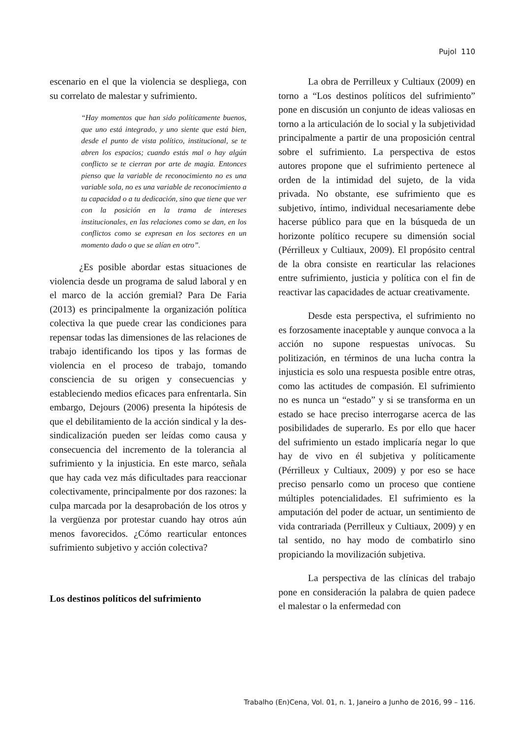Pujol 110
escenario en el que la violencia se despliega, con su correlato de malestar y sufrimiento.
“Hay momentos que han sido políticamente buenos, que uno está integrado, y uno siente que está bien, desde el punto de vista político, institucional, se te abren los espacios; cuando estás mal o hay algún conflicto se te cierran por arte de magia. Entonces pienso que la variable de reconocimiento no es una variable sola, no es una variable de reconocimiento a tu capacidad o a tu dedicación, sino que tiene que ver con la posición en la trama de intereses institucionales, en las relaciones como se dan, en los conflictos como se expresan en los sectores en un momento dado o que se alían en otro”.
¿Es posible abordar estas situaciones de violencia desde un programa de salud laboral y en el marco de la acción gremial? Para De Faria (2013) es principalmente la organización política colectiva la que puede crear las condiciones para repensar todas las dimensiones de las relaciones de trabajo identificando los tipos y las formas de violencia en el proceso de trabajo, tomando consciencia de su origen y consecuencias y estableciendo medios eficaces para enfrentarla. Sin embargo, Dejours (2006) presenta la hipótesis de que el debilitamiento de la acción sindical y la des-sindicalización pueden ser leídas como causa y consecuencia del incremento de la tolerancia al sufrimiento y la injusticia. En este marco, señala que hay cada vez más dificultades para reaccionar colectivamente, principalmente por dos razones: la culpa marcada por la desaprobación de los otros y la vergüenza por protestar cuando hay otros aún menos favorecidos. ¿Cómo rearticular entonces sufrimiento subjetivo y acción colectiva?
Los destinos políticos del sufrimiento
La obra de Perrilleux y Cultiaux (2009) en torno a “Los destinos políticos del sufrimiento” pone en discusión un conjunto de ideas valiosas en torno a la articulación de lo social y la subjetividad principalmente a partir de una proposición central sobre el sufrimiento. La perspectiva de estos autores propone que el sufrimiento pertenece al orden de la intimidad del sujeto, de la vida privada. No obstante, ese sufrimiento que es subjetivo, íntimo, individual necesariamente debe hacerse público para que en la búsqueda de un horizonte político recupere su dimensión social (Pérrilleux y Cultiaux, 2009). El propósito central de la obra consiste en rearticular las relaciones entre sufrimiento, justicia y política con el fin de reactivar las capacidades de actuar creativamente.
Desde esta perspectiva, el sufrimiento no es forzosamente inaceptable y aunque convoca a la acción no supone respuestas unívocas. Su politización, en términos de una lucha contra la injusticia es solo una respuesta posible entre otras, como las actitudes de compasión. El sufrimiento no es nunca un “estado” y si se transforma en un estado se hace preciso interrogarse acerca de las posibilidades de superarlo. Es por ello que hacer del sufrimiento un estado implicaría negar lo que hay de vivo en él subjetiva y políticamente (Pérrilleux y Cultiaux, 2009) y por eso se hace preciso pensarlo como un proceso que contiene múltiples potencialidades. El sufrimiento es la amputación del poder de actuar, un sentimiento de vida contrariada (Perrilleux y Cultiaux, 2009) y en tal sentido, no hay modo de combatirlo sino propiciando la movilización subjetiva.
La perspectiva de las clínicas del trabajo pone en consideración la palabra de quien padece el malestar o la enfermedad con
Trabalho (En)Cena, Vol. 01, n. 1, Janeiro a Junho de 2016, 99 – 116.